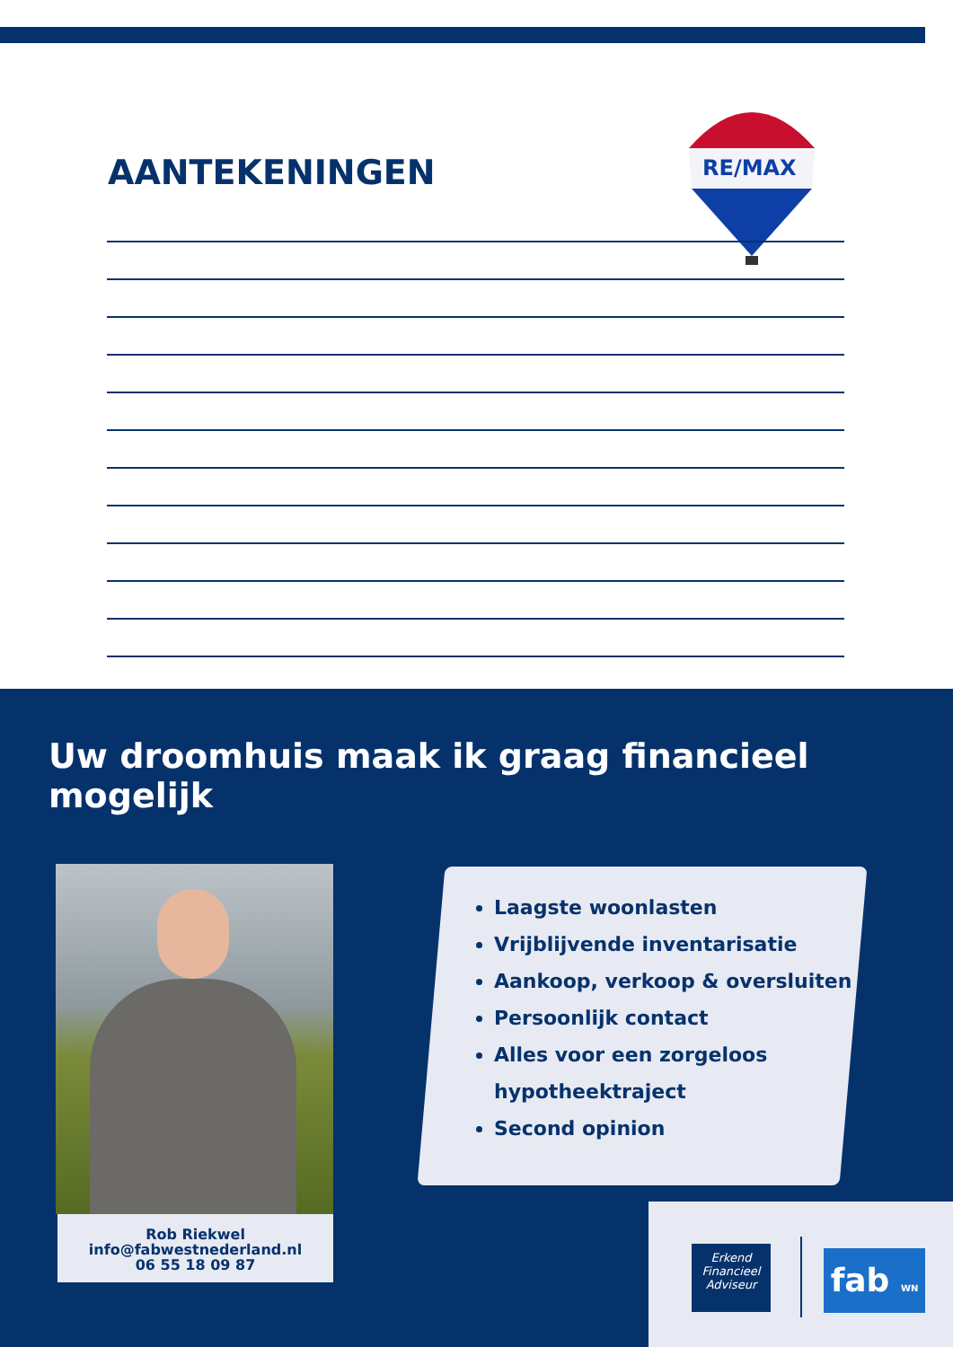AANTEKENINGEN
RE/MAX
Uw droomhuis maak ik graag financieel mogelijk
Rob Riekwel
info@fabwestnederland.nl
06 55 18 09 87
Laagste woonlasten
Vrijblijvende inventarisatie
Aankoop, verkoop & oversluiten
Persoonlijk contact
Alles voor een zorgeloos hypotheektraject
Second opinion
Erkend
Financieel
Adviseur
fab WN